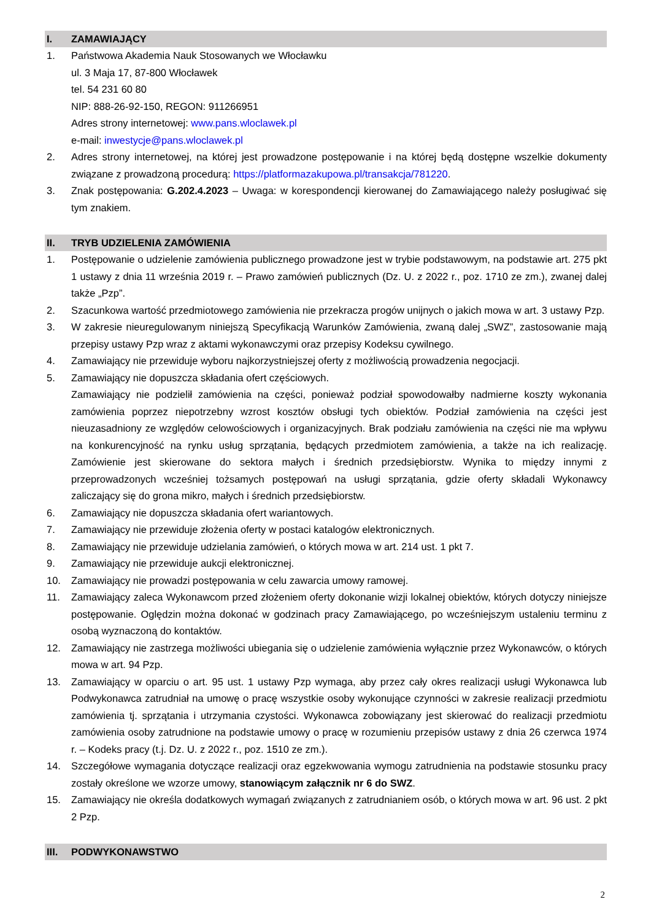I. ZAMAWIAJĄCY
1. Państwowa Akademia Nauk Stosowanych we Włocławku
ul. 3 Maja 17, 87-800 Włocławek
tel. 54 231 60 80
NIP: 888-26-92-150, REGON: 911266951
Adres strony internetowej: www.pans.wloclawek.pl
e-mail: inwestycje@pans.wloclawek.pl
2. Adres strony internetowej, na której jest prowadzone postępowanie i na której będą dostępne wszelkie dokumenty związane z prowadzoną procedurą: https://platformazakupowa.pl/transakcja/781220.
3. Znak postępowania: G.202.4.2023 – Uwaga: w korespondencji kierowanej do Zamawiającego należy posługiwać się tym znakiem.
II. TRYB UDZIELENIA ZAMÓWIENIA
1. Postępowanie o udzielenie zamówienia publicznego prowadzone jest w trybie podstawowym, na podstawie art. 275 pkt 1 ustawy z dnia 11 września 2019 r. – Prawo zamówień publicznych (Dz. U. z 2022 r., poz. 1710 ze zm.), zwanej dalej także „Pzp”.
2. Szacunkowa wartość przedmiotowego zamówienia nie przekracza progów unijnych o jakich mowa w art. 3 ustawy Pzp.
3. W zakresie nieuregulowanym niniejszą Specyfikacją Warunków Zamówienia, zwaną dalej „SWZ”, zastosowanie mają przepisy ustawy Pzp wraz z aktami wykonawczymi oraz przepisy Kodeksu cywilnego.
4. Zamawiający nie przewiduje wyboru najkorzystniejszej oferty z możliwością prowadzenia negocjacji.
5. Zamawiający nie dopuszcza składania ofert częściowych.
Zamawiający nie podzielił zamówienia na części, ponieważ podział spowodowałby nadmierne koszty wykonania zamówienia poprzez niepotrzebny wzrost kosztów obsługi tych obiektów. Podział zamówienia na części jest nieuzasadniony ze względów celowościowych i organizacyjnych. Brak podziału zamówienia na części nie ma wpływu na konkurencyjność na rynku usług sprzątania, będących przedmiotem zamówienia, a także na ich realizację. Zamówienie jest skierowane do sektora małych i średnich przedsiębiorstw. Wynika to między innymi z przeprowadzonych wcześniej tożsamych postępowań na usługi sprzątania, gdzie oferty składali Wykonawcy zaliczający się do grona mikro, małych i średnich przedsiębiorstw.
6. Zamawiający nie dopuszcza składania ofert wariantowych.
7. Zamawiający nie przewiduje złożenia oferty w postaci katalogów elektronicznych.
8. Zamawiający nie przewiduje udzielania zamówień, o których mowa w art. 214 ust. 1 pkt 7.
9. Zamawiający nie przewiduje aukcji elektronicznej.
10. Zamawiający nie prowadzi postępowania w celu zawarcia umowy ramowej.
11. Zamawiający zaleca Wykonawcom przed złożeniem oferty dokonanie wizji lokalnej obiektów, których dotyczy niniejsze postępowanie. Oględzin można dokonać w godzinach pracy Zamawiającego, po wcześniejszym ustaleniu terminu z osobą wyznaczoną do kontaktów.
12. Zamawiający nie zastrzega możliwości ubiegania się o udzielenie zamówienia wyłącznie przez Wykonawców, o których mowa w art. 94 Pzp.
13. Zamawiający w oparciu o art. 95 ust. 1 ustawy Pzp wymaga, aby przez cały okres realizacji usługi Wykonawca lub Podwykonawca zatrudniał na umowę o pracę wszystkie osoby wykonujące czynności w zakresie realizacji przedmiotu zamówienia tj. sprzątania i utrzymania czystości. Wykonawca zobowiązany jest skierować do realizacji przedmiotu zamówienia osoby zatrudnione na podstawie umowy o pracę w rozumieniu przepisów ustawy z dnia 26 czerwca 1974 r. – Kodeks pracy (t.j. Dz. U. z 2022 r., poz. 1510 ze zm.).
14. Szczegółowe wymagania dotyczące realizacji oraz egzekwowania wymogu zatrudnienia na podstawie stosunku pracy zostały określone we wzorze umowy, stanowiącym załącznik nr 6 do SWZ.
15. Zamawiający nie określa dodatkowych wymagań związanych z zatrudnianiem osób, o których mowa w art. 96 ust. 2 pkt 2 Pzp.
III. PODWYKONAWSTWO
2